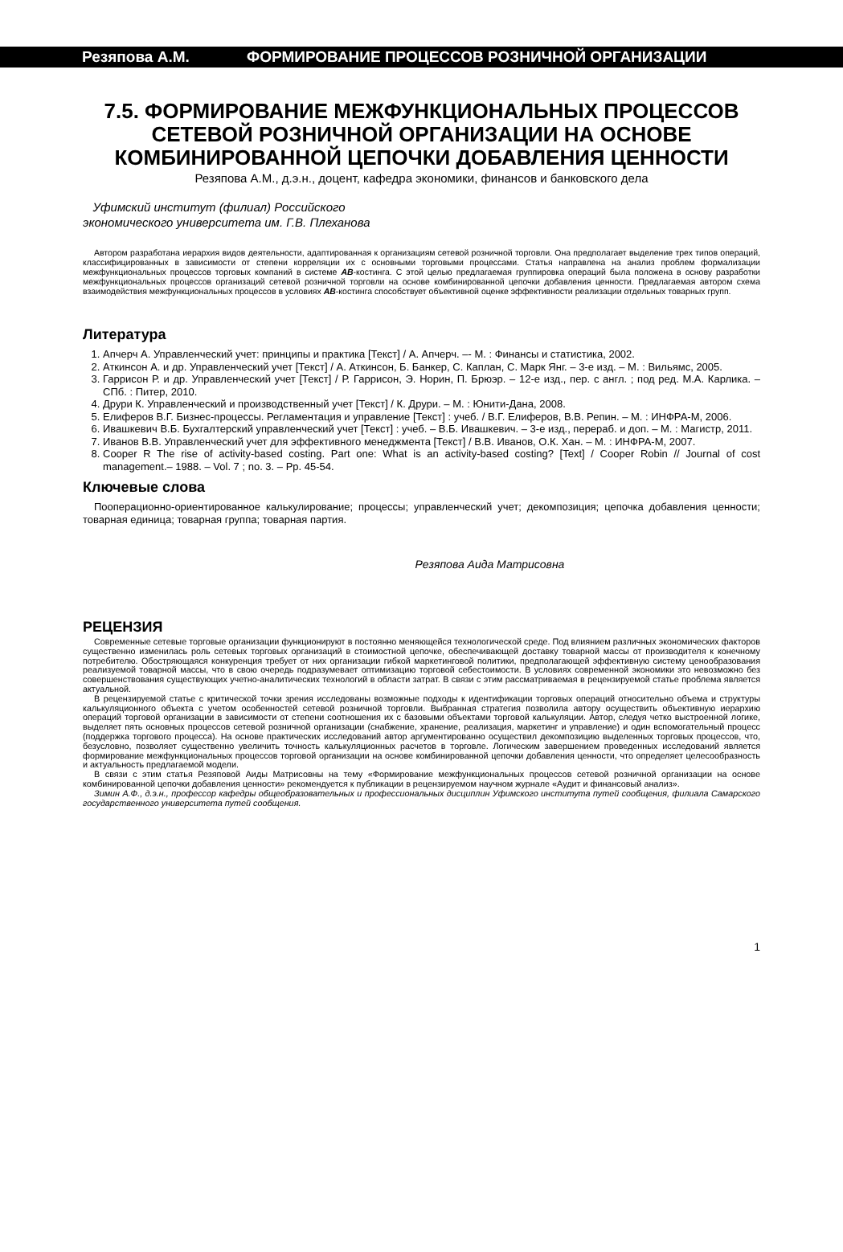Резяпова А.М. ФОРМИРОВАНИЕ ПРОЦЕССОВ РОЗНИЧНОЙ ОРГАНИЗАЦИИ
7.5. ФОРМИРОВАНИЕ МЕЖФУНКЦИОНАЛЬНЫХ ПРОЦЕССОВ СЕТЕВОЙ РОЗНИЧНОЙ ОРГАНИЗАЦИИ НА ОСНОВЕ КОМБИНИРОВАННОЙ ЦЕПОЧКИ ДОБАВЛЕНИЯ ЦЕННОСТИ
Резяпова А.М., д.э.н., доцент, кафедра экономики, финансов и банковского дела
Уфимский институт (филиал) Российского
экономического университета им. Г.В. Плеханова
Автором разработана иерархия видов деятельности, адаптированная к организациям сетевой розничной торговли. Она предполагает выделение трех типов операций, классифицированных в зависимости от степени корреляции их с основными торговыми процессами. Статья направлена на анализ проблем формализации межфункциональных процессов торговых компаний в системе AB-костинга. С этой целью предлагаемая группировка операций была положена в основу разработки межфункциональных процессов организаций сетевой розничной торговли на основе комбинированной цепочки добавления ценности. Предлагаемая автором схема взаимодействия межфункциональных процессов в условиях AB-костинга способствует объективной оценке эффективности реализации отдельных товарных групп.
Литература
1. Апчерч А. Управленческий учет: принципы и практика [Текст] / А. Апчерч. –- М. : Финансы и статистика, 2002.
2. Аткинсон А. и др. Управленческий учет [Текст] / А. Аткинсон, Б. Банкер, С. Каплан, С. Марк Янг. – 3-е изд. – М. : Вильямс, 2005.
3. Гаррисон Р. и др. Управленческий учет [Текст] / Р. Гаррисон, Э. Норин, П. Брюэр. – 12-е изд., пер. с англ. ; под ред. М.А. Карлика. – СПб. : Питер, 2010.
4. Друри К. Управленческий и производственный учет [Текст] / К. Друри. – М. : Юнити-Дана, 2008.
5. Елиферов В.Г. Бизнес-процессы. Регламентация и управление [Текст] : учеб. / В.Г. Елиферов, В.В. Репин. – М. : ИНФРА-М, 2006.
6. Ивашкевич В.Б. Бухгалтерский управленческий учет [Текст] : учеб. – В.Б. Ивашкевич. – 3-е изд., перераб. и доп. – М. : Магистр, 2011.
7. Иванов В.В. Управленческий учет для эффективного менеджмента [Текст] / В.В. Иванов, О.К. Хан. – М. : ИНФРА-М, 2007.
8. Cooper R The rise of activity-based costing. Part one: What is an activity-based costing? [Text] / Cooper Robin // Journal of cost management.– 1988. – Vol. 7 ; no. 3. – Pp. 45-54.
Ключевые слова
Пооперационно-ориентированное калькулирование; процессы; управленческий учет; декомпозиция; цепочка добавления ценности; товарная единица; товарная группа; товарная партия.
Резяпова Аида Матрисовна
РЕЦЕНЗИЯ
Современные сетевые торговые организации функционируют в постоянно меняющейся технологической среде. Под влиянием различных экономических факторов существенно изменилась роль сетевых торговых организаций в стоимостной цепочке, обеспечивающей доставку товарной массы от производителя к конечному потребителю. Обостряющаяся конкуренция требует от них организации гибкой маркетинговой политики, предполагающей эффективную систему ценообразования реализуемой товарной массы, что в свою очередь подразумевает оптимизацию торговой себестоимости. В условиях современной экономики это невозможно без совершенствования существующих учетно-аналитических технологий в области затрат. В связи с этим рассматриваемая в рецензируемой статье проблема является актуальной.
В рецензируемой статье с критической точки зрения исследованы возможные подходы к идентификации торговых операций относительно объема и структуры калькуляционного объекта с учетом особенностей сетевой розничной торговли. Выбранная стратегия позволила автору осуществить объективную иерархию операций торговой организации в зависимости от степени соотношения их с базовыми объектами торговой калькуляции. Автор, следуя четко выстроенной логике, выделяет пять основных процессов сетевой розничной организации (снабжение, хранение, реализация, маркетинг и управление) и один вспомогательный процесс (поддержка торгового процесса). На основе практических исследований автор аргументированно осуществил декомпозицию выделенных торговых процессов, что, безусловно, позволяет существенно увеличить точность калькуляционных расчетов в торговле. Логическим завершением проведенных исследований является формирование межфункциональных процессов торговой организации на основе комбинированной цепочки добавления ценности, что определяет целесообразность и актуальность предлагаемой модели.
В связи с этим статья Резяповой Аиды Матрисовны на тему «Формирование межфункциональных процессов сетевой розничной организации на основе комбинированной цепочки добавления ценности» рекомендуется к публикации в рецензируемом научном журнале «Аудит и финансовый анализ».
Зимин А.Ф., д.э.н., профессор кафедры общеобразовательных и профессиональных дисциплин Уфимского института путей сообщения, филиала Самарского государственного университета путей сообщения.
1